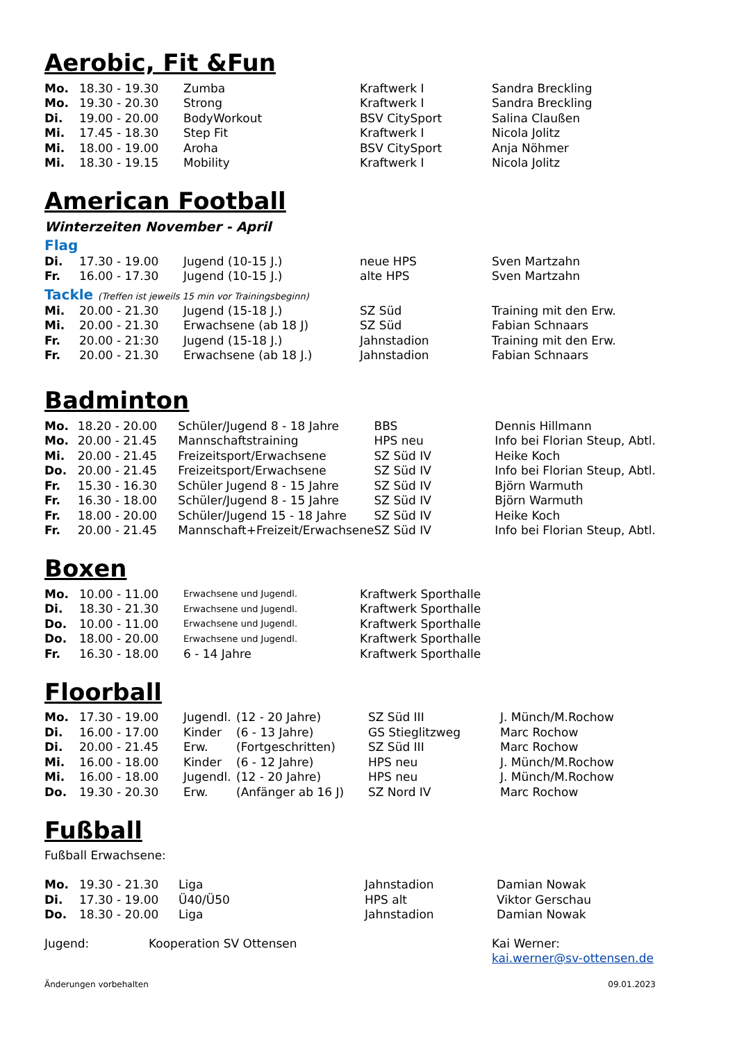Aerobic, Fit &Fun
| Mo. | 18.30 - 19.30 | Zumba | Kraftwerk I | Sandra Breckling |
| Mo. | 19.30 - 20.30 | Strong | Kraftwerk I | Sandra Breckling |
| Di. | 19.00 - 20.00 | BodyWorkout | BSV CitySport | Salina Claußen |
| Mi. | 17.45 - 18.30 | Step Fit | Kraftwerk I | Nicola Jolitz |
| Mi. | 18.00 - 19.00 | Aroha | BSV CitySport | Anja Nöhmer |
| Mi. | 18.30 - 19.15 | Mobility | Kraftwerk I | Nicola Jolitz |
American Football
Winterzeiten November - April
Flag
| Di. | 17.30 - 19.00 | Jugend (10-15 J.) | neue HPS | Sven Martzahn |
| Fr. | 16.00 - 17.30 | Jugend (10-15 J.) | alte HPS | Sven Martzahn |
Tackle (Treffen ist jeweils 15 min vor Trainingsbeginn)
| Mi. | 20.00 - 21.30 | Jugend (15-18 J.) | SZ Süd | Training mit den Erw. |
| Mi. | 20.00 - 21.30 | Erwachsene (ab 18 J) | SZ Süd | Fabian Schnaars |
| Fr. | 20.00 - 21:30 | Jugend (15-18 J.) | Jahnstadion | Training mit den Erw. |
| Fr. | 20.00 - 21.30 | Erwachsene (ab 18 J.) | Jahnstadion | Fabian Schnaars |
Badminton
| Mo. | 18.20 - 20.00 | Schüler/Jugend 8 - 18 Jahre | BBS | Dennis Hillmann |
| Mo. | 20.00 - 21.45 | Mannschaftstraining | HPS neu | Info bei Florian Steup, Abtl. |
| Mi. | 20.00 - 21.45 | Freizeitsport/Erwachsene | SZ Süd IV | Heike Koch |
| Do. | 20.00 - 21.45 | Freizeitsport/Erwachsene | SZ Süd IV | Info bei Florian Steup, Abtl. |
| Fr. | 15.30 - 16.30 | Schüler Jugend 8 - 15 Jahre | SZ Süd IV | Björn Warmuth |
| Fr. | 16.30 - 18.00 | Schüler/Jugend 8 - 15 Jahre | SZ Süd IV | Björn Warmuth |
| Fr. | 18.00 - 20.00 | Schüler/Jugend 15 - 18 Jahre | SZ Süd IV | Heike Koch |
| Fr. | 20.00 - 21.45 | Mannschaft+Freizeit/Erwachsene | SZ Süd IV | Info bei Florian Steup, Abtl. |
Boxen
| Mo. | 10.00 - 11.00 | Erwachsene und Jugendl. | Kraftwerk Sporthalle |
| Di. | 18.30 - 21.30 | Erwachsene und Jugendl. | Kraftwerk Sporthalle |
| Do. | 10.00 - 11.00 | Erwachsene und Jugendl. | Kraftwerk Sporthalle |
| Do. | 18.00 - 20.00 | Erwachsene und Jugendl. | Kraftwerk Sporthalle |
| Fr. | 16.30 - 18.00 | 6 - 14 Jahre | Kraftwerk Sporthalle |
Floorball
| Mo. | 17.30 - 19.00 | Jugendl. | (12 - 20 Jahre) | SZ Süd III | J. Münch/M.Rochow |
| Di. | 16.00 - 17.00 | Kinder | (6 - 13 Jahre) | GS Stieglitzweg | Marc Rochow |
| Di. | 20.00 - 21.45 | Erw. | (Fortgeschritten) | SZ Süd III | Marc Rochow |
| Mi. | 16.00 - 18.00 | Kinder | (6 - 12 Jahre) | HPS neu | J. Münch/M.Rochow |
| Mi. | 16.00 - 18.00 | Jugendl. | (12 - 20 Jahre) | HPS neu | J. Münch/M.Rochow |
| Do. | 19.30 - 20.30 | Erw. | (Anfänger ab 16 J) | SZ Nord IV | Marc Rochow |
Fußball
Fußball Erwachsene:
| Mo. | 19.30 - 21.30 | Liga | Jahnstadion | Damian Nowak |
| Di. | 17.30 - 19.00 | Ü40/Ü50 | HPS alt | Viktor Gerschau |
| Do. | 18.30 - 20.00 | Liga | Jahnstadion | Damian Nowak |
| Jugend: | Kooperation SV Ottensen | Kai Werner: |
| | | kai.werner@sv-ottensen.de |
Änderungen vorbehalten 09.01.2023